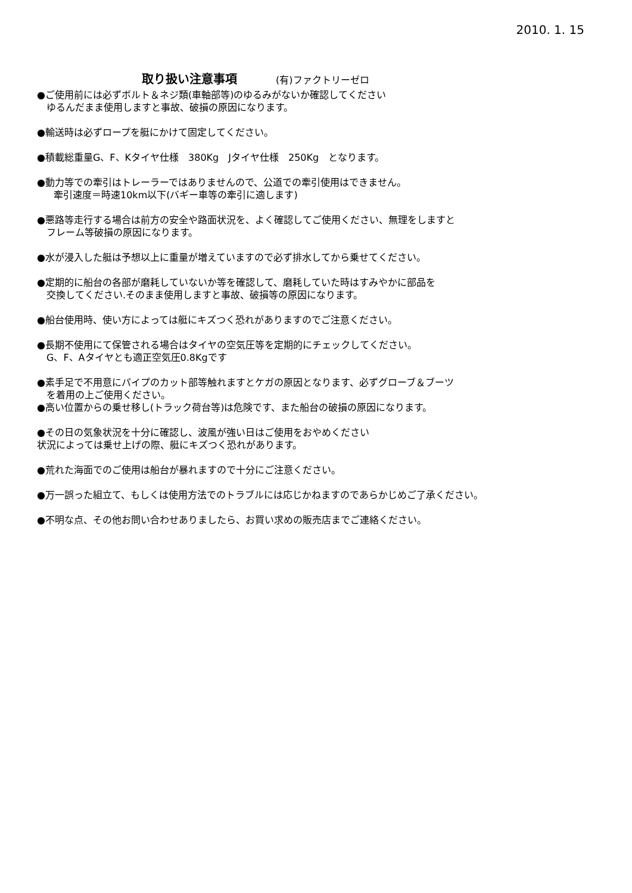2010. 1. 15
取り扱い注意事項 (有)ファクトリーゼロ
●ご使用前には必ずボルト＆ネジ類(車軸部等)のゆるみがないか確認してください
ゆるんだまま使用しますと事故、破損の原因になります。
●輸送時は必ずロープを艇にかけて固定してください。
●積載総重量G、F、Kタイヤ仕様　380Kg　Jタイヤ仕様　250Kg　となります。
●動力等での牽引はトレーラーではありませんので、公道での牽引使用はできません。
牽引速度＝時速10km以下(バギー車等の牽引に適します)
●悪路等走行する場合は前方の安全や路面状況を、よく確認してご使用ください、無理をしますと
フレーム等破損の原因になります。
●水が浸入した艇は予想以上に重量が増えていますので必ず排水してから乗せてください。
●定期的に船台の各部が磨耗していないか等を確認して、磨耗していた時はすみやかに部品を
交換してください.そのまま使用しますと事故、破損等の原因になります。
●船台使用時、使い方によっては艇にキズつく恐れがありますのでご注意ください。
●長期不使用にて保管される場合はタイヤの空気圧等を定期的にチェックしてください。
G、F、Aタイヤとも適正空気圧0.8Kgです
●素手足で不用意にパイプのカット部等触れますとケガの原因となります、必ずグローブ＆ブーツ
を着用の上ご使用ください。
●高い位置からの乗せ移し(トラック荷台等)は危険です、また船台の破損の原因になります。
●その日の気象状況を十分に確認し、波風が強い日はご使用をおやめください
状況によっては乗せ上げの際、艇にキズつく恐れがあります。
●荒れた海面でのご使用は船台が暴れますので十分にご注意ください。
●万一誤った組立て、もしくは使用方法でのトラブルには応じかねますのであらかじめご了承ください。
●不明な点、その他お問い合わせありましたら、お買い求めの販売店までご連絡ください。